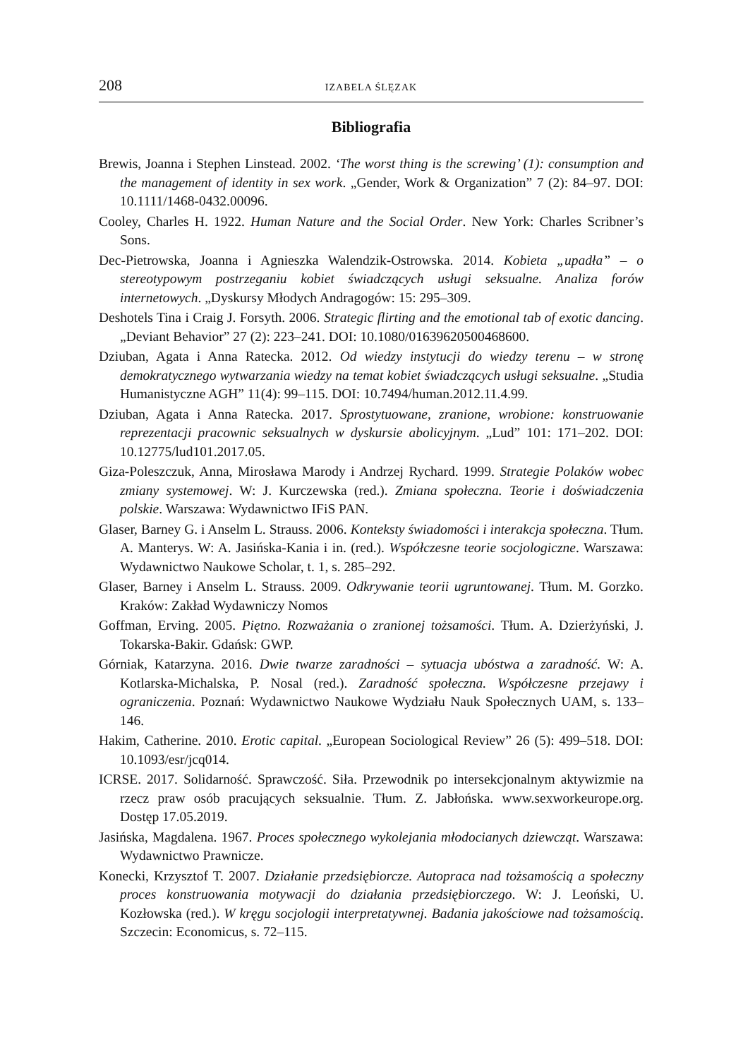208 IZABELA ŚLĘZAK
Bibliografia
Brewis, Joanna i Stephen Linstead. 2002. ‘The worst thing is the screwing’ (1): consumption and the management of identity in sex work. „Gender, Work & Organization” 7 (2): 84–97. DOI: 10.1111/1468-0432.00096.
Cooley, Charles H. 1922. Human Nature and the Social Order. New York: Charles Scribner’s Sons.
Dec-Pietrowska, Joanna i Agnieszka Walendzik-Ostrowska. 2014. Kobieta „upadła” – o stereotypowym postrzeganiu kobiet świadczących usługi seksualne. Analiza forów internetowych. „Dyskursy Młodych Andragogów: 15: 295–309.
Deshotels Tina i Craig J. Forsyth. 2006. Strategic flirting and the emotional tab of exotic dancing. „Deviant Behavior” 27 (2): 223–241. DOI: 10.1080/01639620500468600.
Dziuban, Agata i Anna Ratecka. 2012. Od wiedzy instytucji do wiedzy terenu – w stronę demokratycznego wytwarzania wiedzy na temat kobiet świadczących usługi seksualne. „Studia Humanistyczne AGH” 11(4): 99–115. DOI: 10.7494/human.2012.11.4.99.
Dziuban, Agata i Anna Ratecka. 2017. Sprostytuowane, zranione, wrobione: konstruowanie reprezentacji pracownic seksualnych w dyskursie abolicyjnym. „Lud” 101: 171–202. DOI: 10.12775/lud101.2017.05.
Giza-Poleszczuk, Anna, Mirosława Marody i Andrzej Rychard. 1999. Strategie Polaków wobec zmiany systemowej. W: J. Kurczewska (red.). Zmiana społeczna. Teorie i doświadczenia polskie. Warszawa: Wydawnictwo IFiS PAN.
Glaser, Barney G. i Anselm L. Strauss. 2006. Konteksty świadomości i interakcja społeczna. Tłum. A. Manterys. W: A. Jasińska-Kania i in. (red.). Współczesne teorie socjologiczne. Warszawa: Wydawnictwo Naukowe Scholar, t. 1, s. 285–292.
Glaser, Barney i Anselm L. Strauss. 2009. Odkrywanie teorii ugruntowanej. Tłum. M. Gorzko. Kraków: Zakład Wydawniczy Nomos
Goffman, Erving. 2005. Piętno. Rozważania o zranionej tożsamości. Tłum. A. Dzierżyński, J. Tokarska-Bakir. Gdańsk: GWP.
Górniak, Katarzyna. 2016. Dwie twarze zaradności – sytuacja ubóstwa a zaradność. W: A. Kotlarska-Michalska, P. Nosal (red.). Zaradność społeczna. Współczesne przejawy i ograniczenia. Poznań: Wydawnictwo Naukowe Wydziału Nauk Społecznych UAM, s. 133–146.
Hakim, Catherine. 2010. Erotic capital. „European Sociological Review” 26 (5): 499–518. DOI: 10.1093/esr/jcq014.
ICRSE. 2017. Solidarność. Sprawczość. Siła. Przewodnik po intersekcjonalnym aktywizmie na rzecz praw osób pracujących seksualnie. Tłum. Z. Jabłońska. www.sexworkeurope.org. Dostęp 17.05.2019.
Jasińska, Magdalena. 1967. Proces społecznego wykolejania młodocianych dziewcząt. Warszawa: Wydawnictwo Prawnicze.
Konecki, Krzysztof T. 2007. Działanie przedsiębiorcze. Autopraca nad tożsamością a społeczny proces konstruowania motywacji do działania przedsiębiorczego. W: J. Leoński, U. Kozłowska (red.). W kręgu socjologii interpretatywnej. Badania jakościowe nad tożsamością. Szczecin: Economicus, s. 72–115.